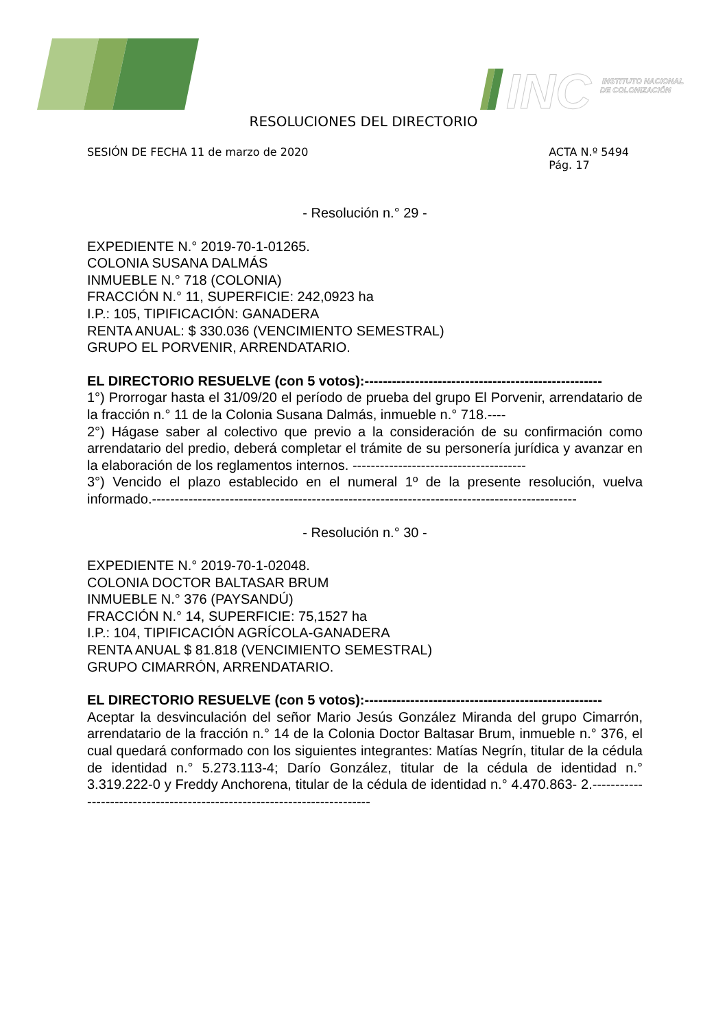INC
INSTITUTO NACIONAL
DE COLONIZACIÓN
RESOLUCIONES DEL DIRECTORIO
SESIÓN DE FECHA 11 de marzo de 2020
ACTA N.º 5494
Pág. 17
- Resolución n.° 29 -
EXPEDIENTE N.° 2019-70-1-01265.
COLONIA SUSANA DALMÁS
INMUEBLE N.° 718 (COLONIA)
FRACCIÓN N.° 11, SUPERFICIE: 242,0923 ha
I.P.: 105, TIPIFICACIÓN: GANADERA
RENTA ANUAL: $ 330.036 (VENCIMIENTO SEMESTRAL)
GRUPO EL PORVENIR, ARRENDATARIO.
EL DIRECTORIO RESUELVE (con 5 votos):----------------------------------------------------
1°) Prorrogar hasta el 31/09/20 el período de prueba del grupo El Porvenir, arrendatario de la fracción n.° 11 de la Colonia Susana Dalmás, inmueble n.° 718.----
2°) Hágase saber al colectivo que previo a la consideración de su confirmación como arrendatario del predio, deberá completar el trámite de su personería jurídica y avanzar en la elaboración de los reglamentos internos. --------------------------------------
3°) Vencido el plazo establecido en el numeral 1º de la presente resolución, vuelva informado.---------------------------------------------------------------------------------------------
- Resolución n.° 30 -
EXPEDIENTE N.° 2019-70-1-02048.
COLONIA DOCTOR BALTASAR BRUM
INMUEBLE N.° 376 (PAYSANDÚ)
FRACCIÓN N.° 14, SUPERFICIE: 75,1527 ha
I.P.: 104, TIPIFICACIÓN AGRÍCOLA-GANADERA
RENTA ANUAL $ 81.818 (VENCIMIENTO SEMESTRAL)
GRUPO CIMARRÓN, ARRENDATARIO.
EL DIRECTORIO RESUELVE (con 5 votos):----------------------------------------------------
Aceptar la desvinculación del señor Mario Jesús González Miranda del grupo Cimarrón, arrendatario de la fracción n.° 14 de la Colonia Doctor Baltasar Brum, inmueble n.° 376, el cual quedará conformado con los siguientes integrantes: Matías Negrín, titular de la cédula de identidad n.° 5.273.113-4; Darío González, titular de la cédula de identidad n.° 3.319.222-0 y Freddy Anchorena, titular de la cédula de identidad n.° 4.470.863- 2.-------------------------------------------------------------------------